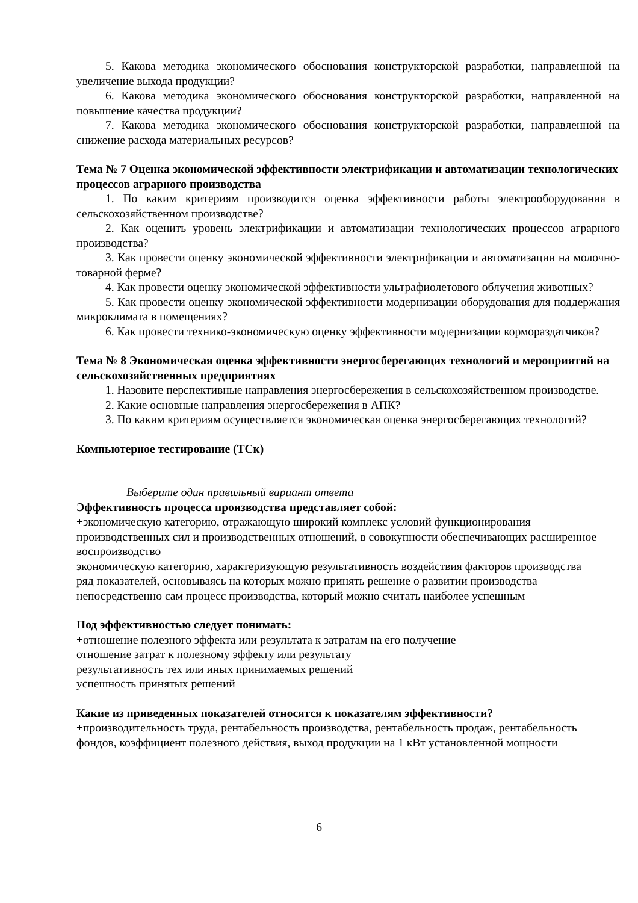5. Какова методика экономического обоснования конструкторской разработки, направленной на увеличение выхода продукции?
6. Какова методика экономического обоснования конструкторской разработки, направленной на повышение качества продукции?
7. Какова методика экономического обоснования конструкторской разработки, направленной на снижение расхода материальных ресурсов?
Тема № 7 Оценка экономической эффективности электрификации и автоматизации технологических процессов аграрного производства
1. По каким критериям производится оценка эффективности работы электрооборудования в сельскохозяйственном производстве?
2. Как оценить уровень электрификации и автоматизации технологических процессов аграрного производства?
3. Как провести оценку экономической эффективности электрификации и автоматизации на молочно-товарной ферме?
4. Как провести оценку экономической эффективности ультрафиолетового облучения животных?
5. Как провести оценку экономической эффективности модернизации оборудования для поддержания микроклимата в помещениях?
6. Как провести технико-экономическую оценку эффективности модернизации кормораздатчиков?
Тема № 8 Экономическая оценка эффективности энергосберегающих технологий и мероприятий на сельскохозяйственных предприятиях
1. Назовите перспективные направления энергосбережения в сельскохозяйственном производстве.
2. Какие основные направления энергосбережения в АПК?
3. По каким критериям осуществляется экономическая оценка энергосберегающих технологий?
Компьютерное тестирование (ТСк)
Выберите один правильный вариант ответа
Эффективность процесса производства представляет собой:
+экономическую категорию, отражающую широкий комплекс условий функционирования производственных сил и производственных отношений, в совокупности обеспечивающих расширенное воспроизводство
экономическую категорию, характеризующую результативность воздействия факторов производства
ряд показателей, основываясь на которых можно принять решение о развитии производства
непосредственно сам процесс производства, который можно считать наиболее успешным
Под эффективностью следует понимать:
+отношение полезного эффекта или результата к затратам на его получение
отношение затрат к полезному эффекту или результату
результативность тех или иных принимаемых решений
успешность принятых решений
Какие из приведенных показателей относятся к показателям эффективности?
+производительность труда, рентабельность производства, рентабельность продаж, рентабельность фондов, коэффициент полезного действия, выход продукции на 1 кВт установленной мощности
6